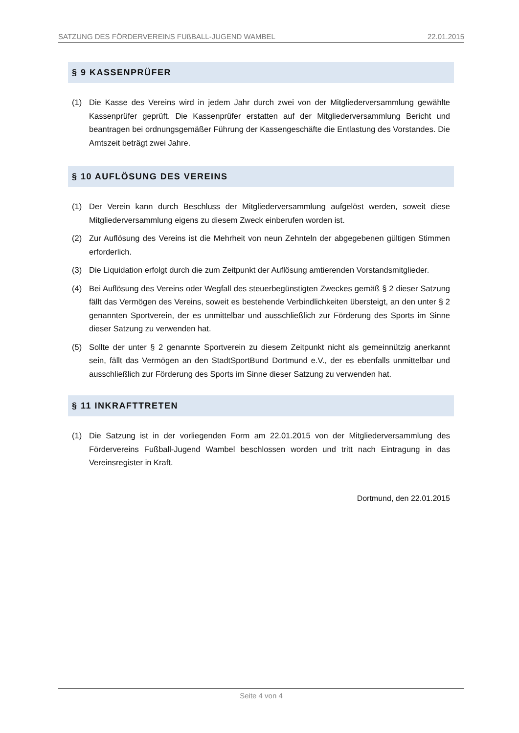SATZUNG DES FÖRDERVEREINS FUßBALL-JUGEND WAMBEL 22.01.2015
§ 9 KASSENPRÜFER
(1) Die Kasse des Vereins wird in jedem Jahr durch zwei von der Mitgliederversammlung gewählte Kassenprüfer geprüft. Die Kassenprüfer erstatten auf der Mitgliederversammlung Bericht und beantragen bei ordnungsgemäßer Führung der Kassengeschäfte die Entlastung des Vorstandes. Die Amtszeit beträgt zwei Jahre.
§ 10 AUFLÖSUNG DES VEREINS
(1) Der Verein kann durch Beschluss der Mitgliederversammlung aufgelöst werden, soweit diese Mitgliederversammlung eigens zu diesem Zweck einberufen worden ist.
(2) Zur Auflösung des Vereins ist die Mehrheit von neun Zehnteln der abgegebenen gültigen Stimmen erforderlich.
(3) Die Liquidation erfolgt durch die zum Zeitpunkt der Auflösung amtierenden Vorstandsmitglieder.
(4) Bei Auflösung des Vereins oder Wegfall des steuerbegünstigten Zweckes gemäß § 2 dieser Satzung fällt das Vermögen des Vereins, soweit es bestehende Verbindlichkeiten übersteigt, an den unter § 2 genannten Sportverein, der es unmittelbar und ausschließlich zur Förderung des Sports im Sinne dieser Satzung zu verwenden hat.
(5) Sollte der unter § 2 genannte Sportverein zu diesem Zeitpunkt nicht als gemeinnützig anerkannt sein, fällt das Vermögen an den StadtSportBund Dortmund e.V., der es ebenfalls unmittelbar und ausschließlich zur Förderung des Sports im Sinne dieser Satzung zu verwenden hat.
§ 11 INKRAFTTRETEN
(1) Die Satzung ist in der vorliegenden Form am 22.01.2015 von der Mitgliederversammlung des Fördervereins Fußball-Jugend Wambel beschlossen worden und tritt nach Eintragung in das Vereinsregister in Kraft.
Dortmund, den 22.01.2015
Seite 4 von 4